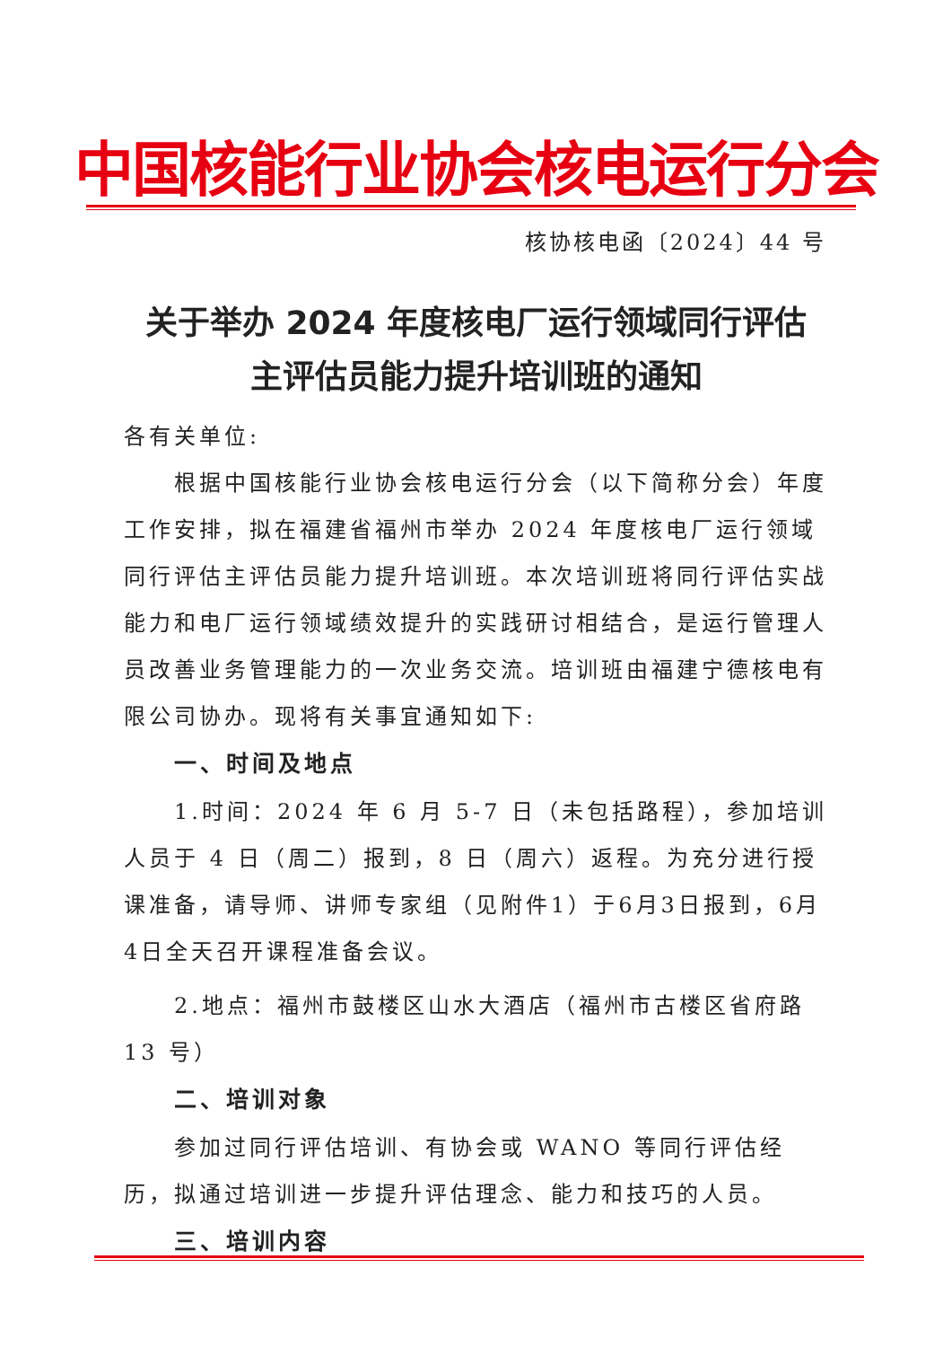中国核能行业协会核电运行分会
核协核电函〔2024〕44 号
关于举办 2024 年度核电厂运行领域同行评估
主评估员能力提升培训班的通知
各有关单位:
根据中国核能行业协会核电运行分会（以下简称分会）年度工作安排，拟在福建省福州市举办 2024 年度核电厂运行领域同行评估主评估员能力提升培训班。本次培训班将同行评估实战能力和电厂运行领域绩效提升的实践研讨相结合，是运行管理人员改善业务管理能力的一次业务交流。培训班由福建宁德核电有限公司协办。现将有关事宜通知如下:
一、时间及地点
1.时间：2024 年 6 月 5-7 日（未包括路程），参加培训人员于 4 日（周二）报到，8 日（周六）返程。为充分进行授课准备，请导师、讲师专家组（见附件1）于6月3日报到，6月4日全天召开课程准备会议。
2.地点：福州市鼓楼区山水大酒店（福州市古楼区省府路 13 号）
二、培训对象
参加过同行评估培训、有协会或 WANO 等同行评估经历，拟通过培训进一步提升评估理念、能力和技巧的人员。
三、培训内容